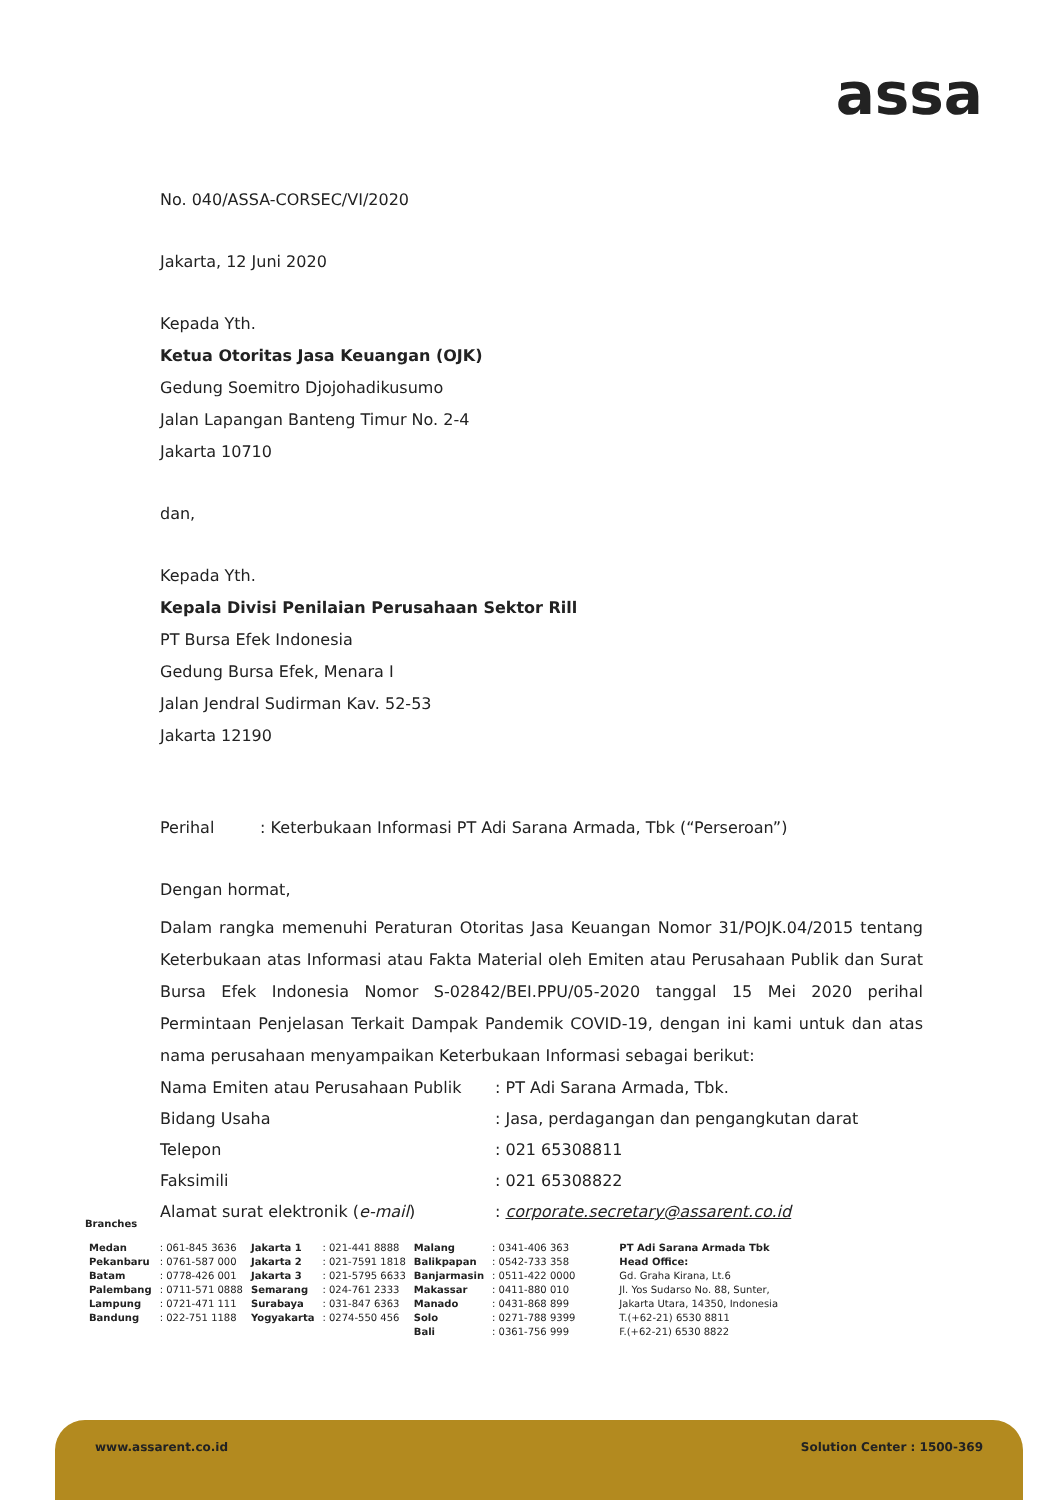assa
No. 040/ASSA-CORSEC/VI/2020
Jakarta, 12 Juni 2020
Kepada Yth.
Ketua Otoritas Jasa Keuangan (OJK)
Gedung Soemitro Djojohadikusumo
Jalan Lapangan Banteng Timur No. 2-4
Jakarta 10710
dan,
Kepada Yth.
Kepala Divisi Penilaian Perusahaan Sektor Rill
PT Bursa Efek Indonesia
Gedung Bursa Efek, Menara I
Jalan Jendral Sudirman Kav. 52-53
Jakarta 12190
Perihal : Keterbukaan Informasi PT Adi Sarana Armada, Tbk (“Perseroan”)
Dengan hormat,
Dalam rangka memenuhi Peraturan Otoritas Jasa Keuangan Nomor 31/POJK.04/2015 tentang Keterbukaan atas Informasi atau Fakta Material oleh Emiten atau Perusahaan Publik dan Surat Bursa Efek Indonesia Nomor S-02842/BEI.PPU/05-2020 tanggal 15 Mei 2020 perihal Permintaan Penjelasan Terkait Dampak Pandemik COVID-19, dengan ini kami untuk dan atas nama perusahaan menyampaikan Keterbukaan Informasi sebagai berikut:
| Nama Emiten atau Perusahaan Publik | : PT Adi Sarana Armada, Tbk. |
| Bidang Usaha | : Jasa, perdagangan dan pengangkutan darat |
| Telepon | : 021 65308811 |
| Faksimili | : 021 65308822 |
| Alamat surat elektronik ( e-mail ) | : corporate.secretary@assarent.co.id |
Branches
| Medan | : 061-845 3636 | Jakarta 1 | : 021-441 8888 | Malang | : 0341-406 363 |
| Pekanbaru | : 0761-587 000 | Jakarta 2 | : 021-7591 1818 | Balikpapan | : 0542-733 358 |
| Batam | : 0778-426 001 | Jakarta 3 | : 021-5795 6633 | Banjarmasin | : 0511-422 0000 |
| Palembang | : 0711-571 0888 | Semarang | : 024-761 2333 | Makassar | : 0411-880 010 |
| Lampung | : 0721-471 111 | Surabaya | : 031-847 6363 | Manado | : 0431-868 899 |
| Bandung | : 022-751 1188 | Yogyakarta | : 0274-550 456 | Solo | : 0271-788 9399 |
| | | | | Bali | : 0361-756 999 |
PT Adi Sarana Armada Tbk
Head Office:
Gd. Graha Kirana, Lt.6
Jl. Yos Sudarso No. 88, Sunter,
Jakarta Utara, 14350, Indonesia
T.(+62-21) 6530 8811
F.(+62-21) 6530 8822
www.assarent.co.id Solution Center : 1500-369